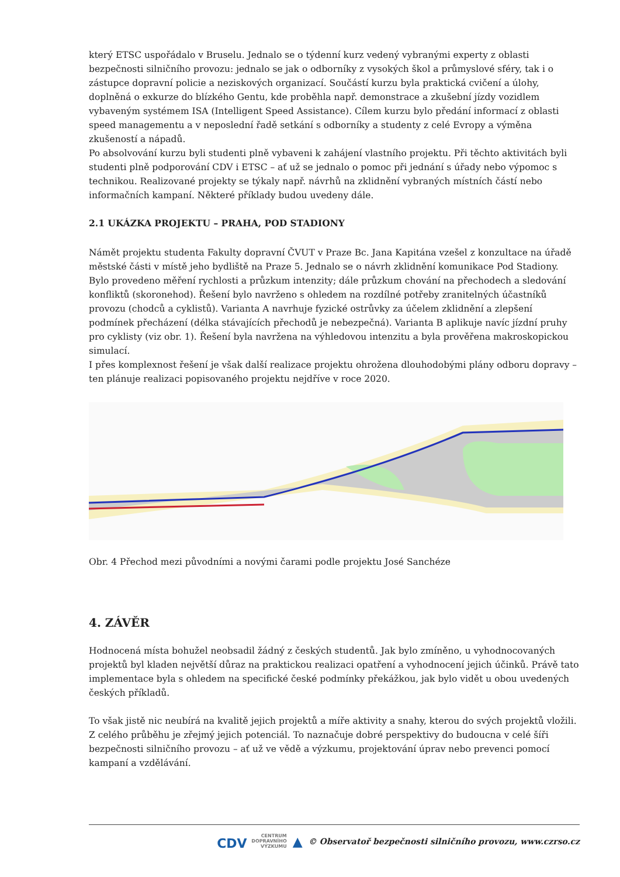který ETSC uspořádalo v Bruselu. Jednalo se o týdenní kurz vedený vybranými experty z oblasti bezpečnosti silničního provozu: jednalo se jak o odborníky z vysokých škol a průmyslové sféry, tak i o zástupce dopravní policie a neziskových organizací. Součástí kurzu byla praktická cvičení a úlohy, doplněná o exkurze do blízkého Gentu, kde proběhla např. demonstrace a zkušební jízdy vozidlem vybaveným systémem ISA (Intelligent Speed Assistance). Cílem kurzu bylo předání informací z oblasti speed managementu a v neposlední řadě setkání s odborníky a studenty z celé Evropy a výměna zkušeností a nápadů.
Po absolvování kurzu byli studenti plně vybaveni k zahájení vlastního projektu. Při těchto aktivitách byli studenti plně podporování CDV i ETSC – ať už se jednalo o pomoc při jednání s úřady nebo výpomoc s technikou. Realizované projekty se týkaly např. návrhů na zklidnění vybraných místních částí nebo informačních kampaní. Některé příklady budou uvedeny dále.
2.1 UKÁZKA PROJEKTU – PRAHA, POD STADIONY
Námět projektu studenta Fakulty dopravní ČVUT v Praze Bc. Jana Kapitána vzešel z konzultace na úřadě městské části v místě jeho bydliště na Praze 5. Jednalo se o návrh zklidnění komunikace Pod Stadiony.
Bylo provedeno měření rychlosti a průzkum intenzity; dále průzkum chování na přechodech a sledování konfliktů (skoronehod). Řešení bylo navrženo s ohledem na rozdílné potřeby zranitelných účastníků provozu (chodců a cyklistů). Varianta A navrhuje fyzické ostrůvky za účelem zklidnění a zlepšení podmínek přecházení (délka stávajících přechodů je nebezpečná). Varianta B aplikuje navíc jízdní pruhy pro cyklisty (viz obr. 1). Řešení byla navržena na výhledovou intenzitu a byla prověřena makroskopickou simulací.
I přes komplexnost řešení je však další realizace projektu ohrožena dlouhodobými plány odboru dopravy – ten plánuje realizaci popisovaného projektu nejdříve v roce 2020.
Obr. 4 Přechod mezi původními a novými čarami podle projektu José Sanchéze
4. ZÁVĚR
Hodnocená místa bohužel neobsadil žádný z českých studentů. Jak bylo zmíněno, u vyhodnocovaných projektů byl kladen největší důraz na praktickou realizaci opatření a vyhodnocení jejich účinků. Právě tato implementace byla s ohledem na specifické české podmínky překážkou, jak bylo vidět u obou uvedených českých příkladů.
To však jistě nic neubírá na kvalitě jejich projektů a míře aktivity a snahy, kterou do svých projektů vložili. Z celého průběhu je zřejmý jejich potenciál. To naznačuje dobré perspektivy do budoucna v celé šíři bezpečnosti silničního provozu – ať už ve vědě a výzkumu, projektování úprav nebo prevenci pomocí kampaní a vzdělávání.
CDV CENTRUM
DOPRAVNÍHO
VÝZKUMU ▲ © Observatoř bezpečnosti silničního provozu, www.czrso.cz